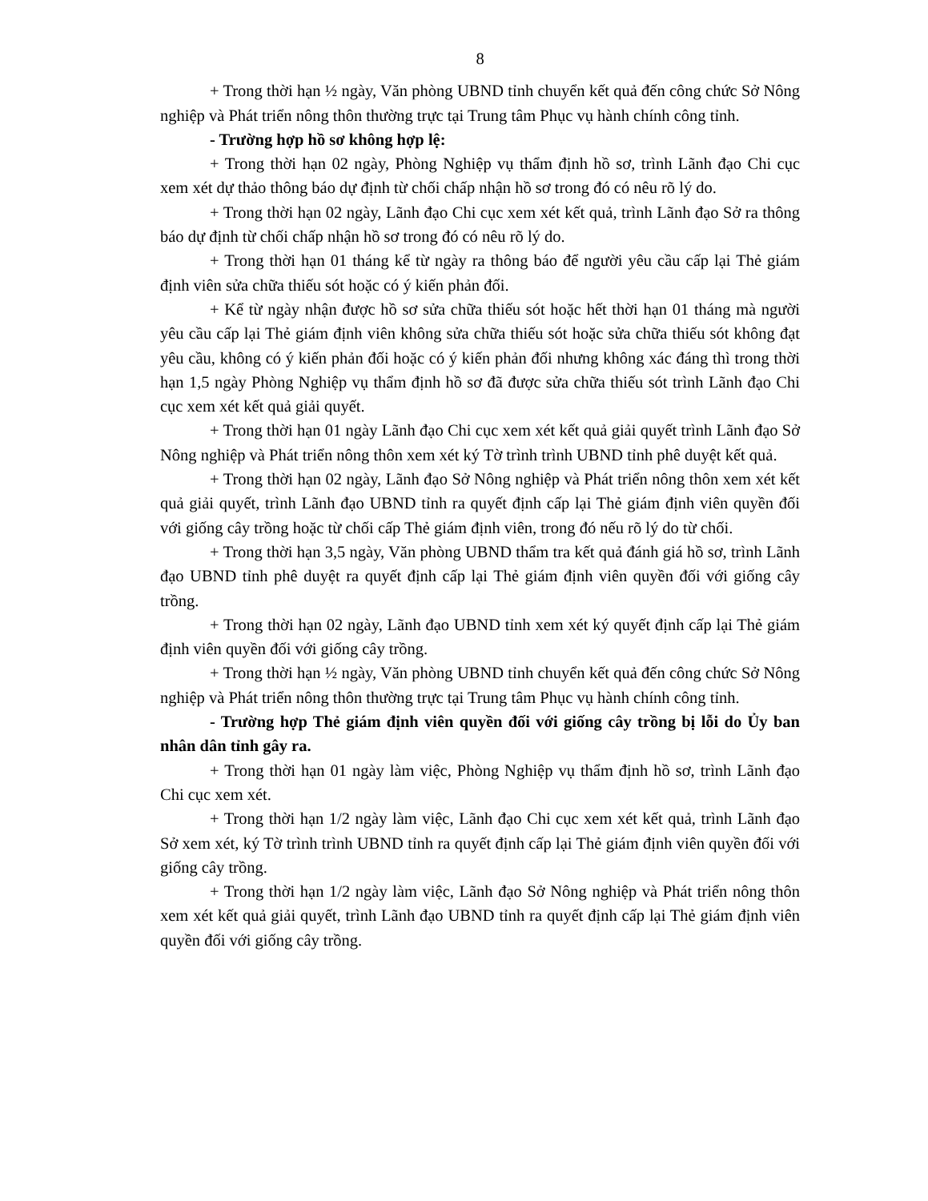8
+ Trong thời hạn ½ ngày, Văn phòng UBND tỉnh chuyển kết quả đến công chức Sở Nông nghiệp và Phát triển nông thôn thường trực tại Trung tâm Phục vụ hành chính công tỉnh.
- Trường hợp hồ sơ không hợp lệ:
+ Trong thời hạn 02 ngày, Phòng Nghiệp vụ thẩm định hồ sơ, trình Lãnh đạo Chi cục xem xét dự thảo thông báo dự định từ chối chấp nhận hồ sơ trong đó có nêu rõ lý do.
+ Trong thời hạn 02 ngày, Lãnh đạo Chi cục xem xét kết quả, trình Lãnh đạo Sở ra thông báo dự định từ chối chấp nhận hồ sơ trong đó có nêu rõ lý do.
+ Trong thời hạn 01 tháng kể từ ngày ra thông báo để người yêu cầu cấp lại Thẻ giám định viên sửa chữa thiếu sót hoặc có ý kiến phản đối.
+ Kể từ ngày nhận được hồ sơ sửa chữa thiếu sót hoặc hết thời hạn 01 tháng mà người yêu cầu cấp lại Thẻ giám định viên không sửa chữa thiếu sót hoặc sửa chữa thiếu sót không đạt yêu cầu, không có ý kiến phản đối hoặc có ý kiến phản đối nhưng không xác đáng thì trong thời hạn 1,5 ngày Phòng Nghiệp vụ thẩm định hồ sơ đã được sửa chữa thiếu sót trình Lãnh đạo Chi cục xem xét kết quả giải quyết.
+ Trong thời hạn 01 ngày Lãnh đạo Chi cục xem xét kết quả giải quyết trình Lãnh đạo Sở Nông nghiệp và Phát triển nông thôn xem xét ký Tờ trình trình UBND tỉnh phê duyệt kết quả.
+ Trong thời hạn 02 ngày, Lãnh đạo Sở Nông nghiệp và Phát triển nông thôn xem xét kết quả giải quyết, trình Lãnh đạo UBND tỉnh ra quyết định cấp lại Thẻ giám định viên quyền đối với giống cây trồng hoặc từ chối cấp Thẻ giám định viên, trong đó nếu rõ lý do từ chối.
+ Trong thời hạn 3,5 ngày, Văn phòng UBND thẩm tra kết quả đánh giá hồ sơ, trình Lãnh đạo UBND tỉnh phê duyệt ra quyết định cấp lại Thẻ giám định viên quyền đối với giống cây trồng.
+ Trong thời hạn 02 ngày, Lãnh đạo UBND tỉnh xem xét ký quyết định cấp lại Thẻ giám định viên quyền đối với giống cây trồng.
+ Trong thời hạn ½ ngày, Văn phòng UBND tỉnh chuyển kết quả đến công chức Sở Nông nghiệp và Phát triển nông thôn thường trực tại Trung tâm Phục vụ hành chính công tỉnh.
- Trường hợp Thẻ giám định viên quyền đối với giống cây trồng bị lỗi do Ủy ban nhân dân tỉnh gây ra.
+ Trong thời hạn 01 ngày làm việc, Phòng Nghiệp vụ thẩm định hồ sơ, trình Lãnh đạo Chi cục xem xét.
+ Trong thời hạn 1/2 ngày làm việc, Lãnh đạo Chi cục xem xét kết quả, trình Lãnh đạo Sở xem xét, ký Tờ trình trình UBND tỉnh ra quyết định cấp lại Thẻ giám định viên quyền đối với giống cây trồng.
+ Trong thời hạn 1/2 ngày làm việc, Lãnh đạo Sở Nông nghiệp và Phát triển nông thôn xem xét kết quả giải quyết, trình Lãnh đạo UBND tỉnh ra quyết định cấp lại Thẻ giám định viên quyền đối với giống cây trồng.